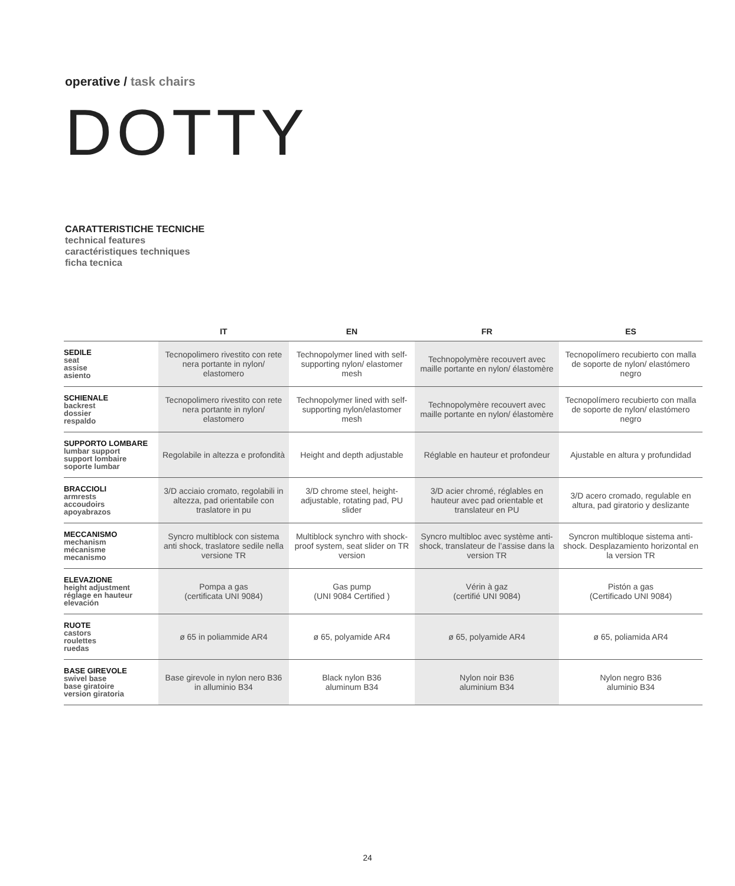operative / task chairs
DOTTY
CARATTERISTICHE TECNICHE
technical features
caractéristiques techniques
ficha tecnica
| | IT | EN | FR | ES |
| --- | --- | --- | --- | --- |
| SEDILE seat assise asiento | Tecnopolimero rivestito con rete nera portante in nylon/ elastomero | Technopolymer lined with self-supporting nylon/ elastomer mesh | Technopolymère recouvert avec maille portante en nylon/ élastomère | Tecnopolímero recubierto con malla de soporte de nylon/ elastómero negro |
| SCHIENALE backrest dossier respaldo | Tecnopolimero rivestito con rete nera portante in nylon/ elastomero | Technopolymer lined with self-supporting nylon/elastomer mesh | Technopolymère recouvert avec maille portante en nylon/ élastomère | Tecnopolímero recubierto con malla de soporte de nylon/ elastómero negro |
| SUPPORTO LOMBARE lumbar support support lombaire soporte lumbar | Regolabile in altezza e profondità | Height and depth adjustable | Réglable en hauteur et profondeur | Ajustable en altura y profundidad |
| BRACCIOLI armrests accoudoirs apoyabrazos | 3/D acciaio cromato, regolabili in altezza, pad orientabile con traslatore in pu | 3/D chrome steel, height-adjustable, rotating pad, PU slider | 3/D acier chromé, réglables en hauteur avec pad orientable et translateur en PU | 3/D acero cromado, regulable en altura, pad giratorio y deslizante |
| MECCANISMO mechanism mécanisme mecanismo | Syncro multiblock con sistema anti shock, traslatore sedile nella versione TR | Multiblock synchro with shock-proof system, seat slider on TR version | Syncro multibloc avec système anti-shock, translateur de l’assise dans la version TR | Syncron multibloque sistema anti-shock. Desplazamiento horizontal en la version TR |
| ELEVAZIONE height adjustment réglage en hauteur elevación | Pompa a gas (certificata UNI 9084) | Gas pump (UNI 9084 Certified ) | Vérin à gaz (certifié UNI 9084) | Pistón a gas (Certificado UNI 9084) |
| RUOTE castors roulettes ruedas | ø 65 in poliammide AR4 | ø 65, polyamide AR4 | ø 65, polyamide AR4 | ø 65, poliamida AR4 |
| BASE GIREVOLE swivel base base giratoire version giratoria | Base girevole in nylon nero B36 in alluminio B34 | Black nylon B36 aluminum B34 | Nylon noir B36 aluminium B34 | Nylon negro B36 aluminio B34 |
24